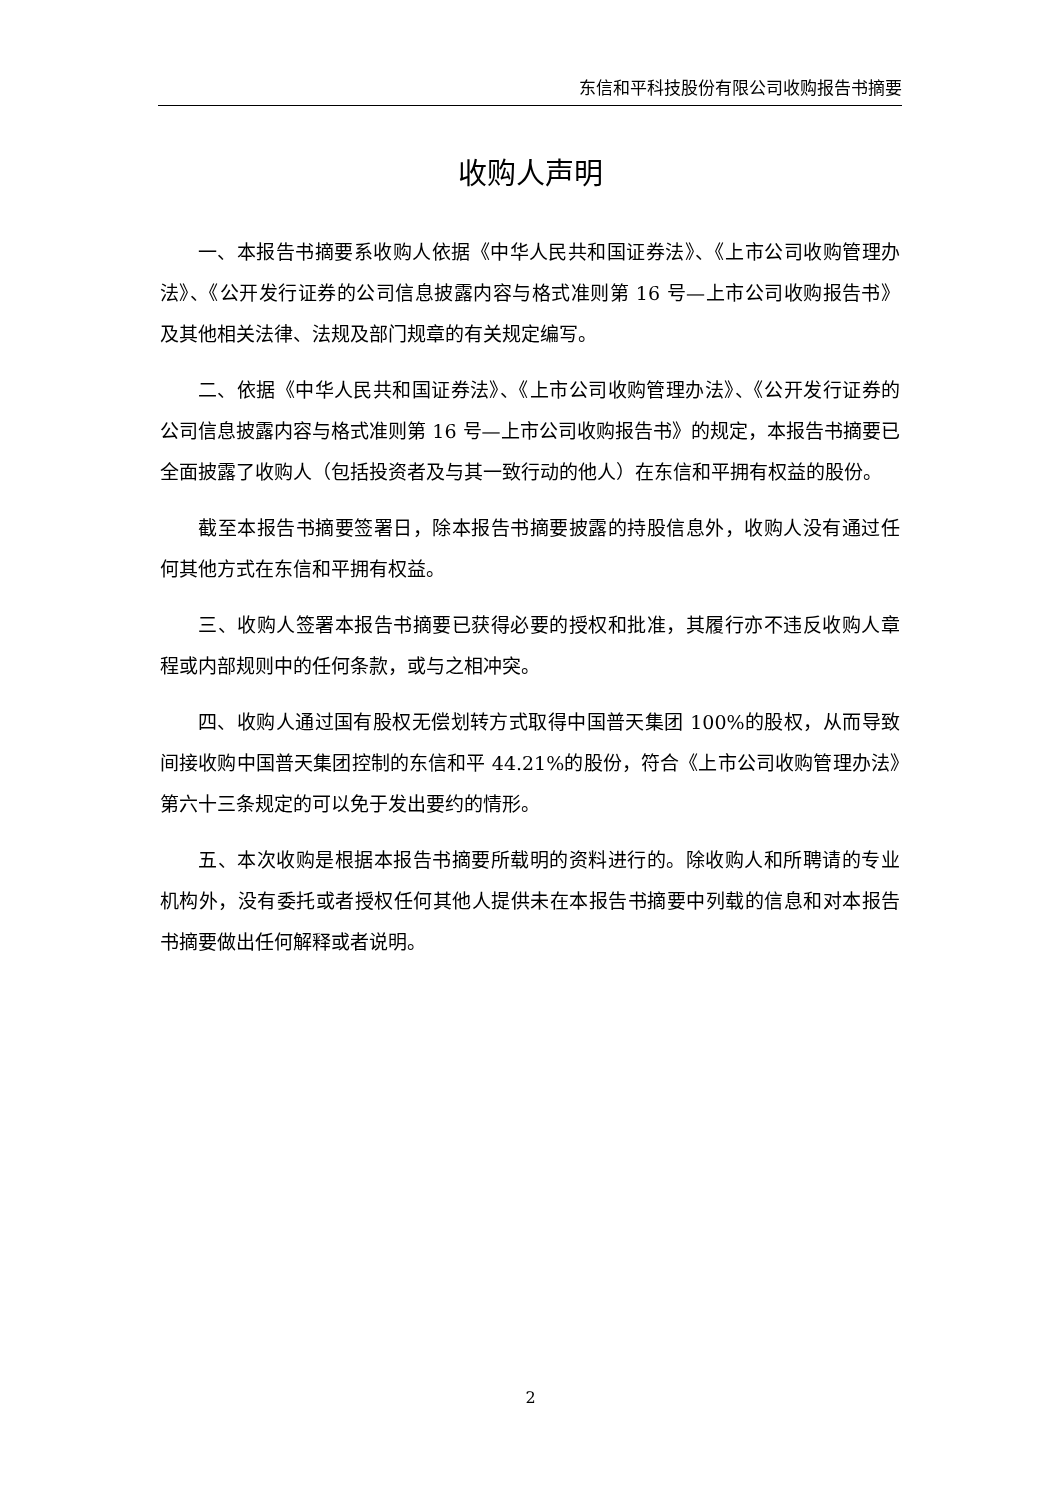东信和平科技股份有限公司收购报告书摘要
收购人声明
一、本报告书摘要系收购人依据《中华人民共和国证券法》、《上市公司收购管理办法》、《公开发行证券的公司信息披露内容与格式准则第 16 号—上市公司收购报告书》及其他相关法律、法规及部门规章的有关规定编写。
二、依据《中华人民共和国证券法》、《上市公司收购管理办法》、《公开发行证券的公司信息披露内容与格式准则第 16 号—上市公司收购报告书》的规定，本报告书摘要已全面披露了收购人（包括投资者及与其一致行动的他人）在东信和平拥有权益的股份。
截至本报告书摘要签署日，除本报告书摘要披露的持股信息外，收购人没有通过任何其他方式在东信和平拥有权益。
三、收购人签署本报告书摘要已获得必要的授权和批准，其履行亦不违反收购人章程或内部规则中的任何条款，或与之相冲突。
四、收购人通过国有股权无偿划转方式取得中国普天集团 100%的股权，从而导致间接收购中国普天集团控制的东信和平 44.21%的股份，符合《上市公司收购管理办法》第六十三条规定的可以免于发出要约的情形。
五、本次收购是根据本报告书摘要所载明的资料进行的。除收购人和所聘请的专业机构外，没有委托或者授权任何其他人提供未在本报告书摘要中列载的信息和对本报告书摘要做出任何解释或者说明。
2